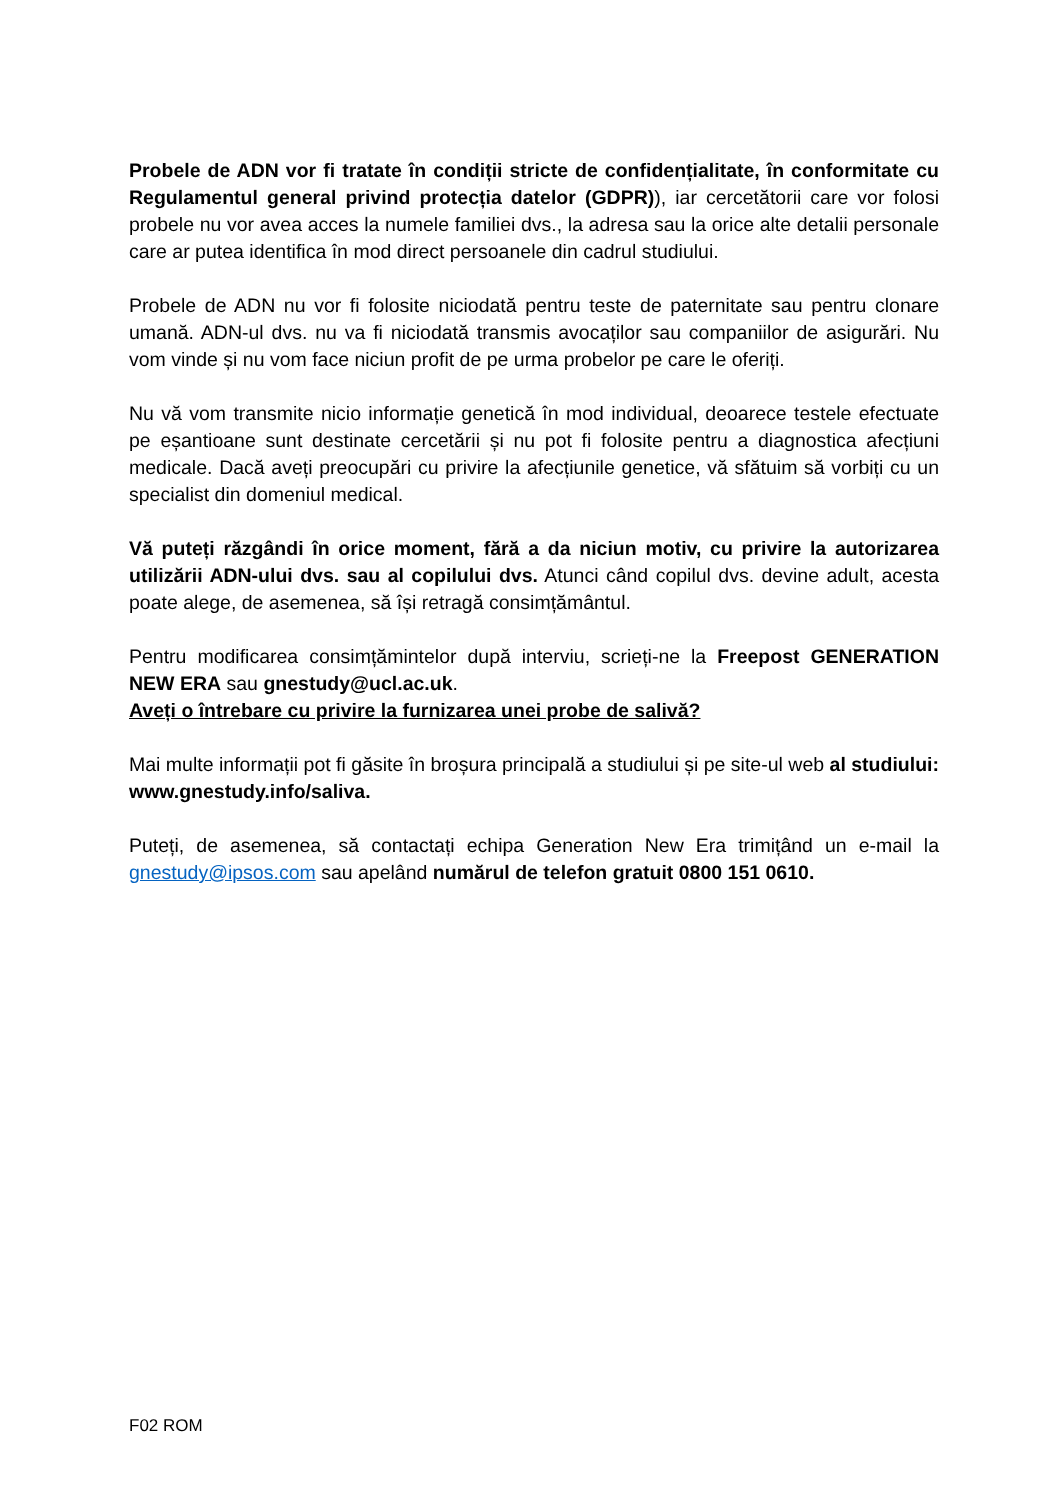Probele de ADN vor fi tratate în condiții stricte de confidențialitate, în conformitate cu Regulamentul general privind protecția datelor (GDPR)), iar cercetătorii care vor folosi probele nu vor avea acces la numele familiei dvs., la adresa sau la orice alte detalii personale care ar putea identifica în mod direct persoanele din cadrul studiului.
Probele de ADN nu vor fi folosite niciodată pentru teste de paternitate sau pentru clonare umană. ADN-ul dvs. nu va fi niciodată transmis avocaților sau companiilor de asigurări. Nu vom vinde și nu vom face niciun profit de pe urma probelor pe care le oferiți.
Nu vă vom transmite nicio informație genetică în mod individual, deoarece testele efectuate pe eșantioane sunt destinate cercetării și nu pot fi folosite pentru a diagnostica afecțiuni medicale. Dacă aveți preocupări cu privire la afecțiunile genetice, vă sfătuim să vorbiți cu un specialist din domeniul medical.
Vă puteți răzgândi în orice moment, fără a da niciun motiv, cu privire la autorizarea utilizării ADN-ului dvs. sau al copilului dvs. Atunci când copilul dvs. devine adult, acesta poate alege, de asemenea, să își retragă consimțământul.
Pentru modificarea consimțămintelor după interviu, scrieți-ne la Freepost GENERATION NEW ERA sau gnestudy@ucl.ac.uk.
Aveți o întrebare cu privire la furnizarea unei probe de salivă?
Mai multe informații pot fi găsite în broșura principală a studiului și pe site-ul web al studiului: www.gnestudy.info/saliva.
Puteți, de asemenea, să contactați echipa Generation New Era trimițând un e-mail la gnestudy@ipsos.com sau apelând numărul de telefon gratuit 0800 151 0610.
F02 ROM